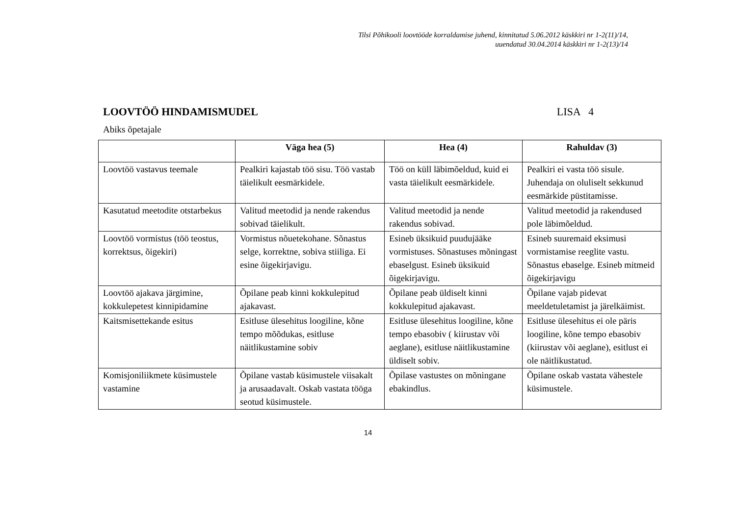Tilsi Põhikooli loovtööde korraldamise juhend, kinnitatud 5.06.2012 käskkiri nr 1-2(11)/14,
uuendatud 30.04.2014 käskkiri nr 1-2(13)/14
LOOVTÖÖ HINDAMISMUDEL LISA 4
Abiks õpetajale
| | Väga hea (5) | Hea (4) | Rahuldav (3) |
| --- | --- | --- | --- |
| Loovtöö vastavus teemale | Pealkiri kajastab töö sisu. Töö vastab täielikult eesmärkidele. | Töö on küll läbimõeldud, kuid ei vasta täielikult eesmärkidele. | Pealkiri ei vasta töö sisule. Juhendaja on oluliselt sekkunud eesmärkide püstitamisse. |
| Kasutatud meetodite otstarbekus | Valitud meetodid ja nende rakendus sobivad täielikult. | Valitud meetodid ja nende rakendus sobivad. | Valitud meetodid ja rakendused pole läbimõeldud. |
| Loovtöö vormistus (töö teostus, korrektsus, õigekiri) | Vormistus nõuetekohane. Sõnastus selge, korrektne, sobiva stiiliga. Ei esine õigekirjavigu. | Esineb üksikuid puudujääke vormistuses. Sõnastuses mõningast ebaselgust. Esineb üksikuid õigekirjavigu. | Esineb suuremaid eksimusi vormistamise reeglite vastu. Sõnastus ebaselge. Esineb mitmeid õigekirjavigu |
| Loovtöö ajakava järgimine, kokkulepetest kinnipidamine | Õpilane peab kinni kokkulepitud ajakavast. | Õpilane peab üldiselt kinni kokkulepitud ajakavast. | Õpilane vajab pidevat meeldetuletamist ja järelkäimist. |
| Kaitsmisettekande esitus | Esitluse ülesehitus loogiline, kõne tempo mõõdukas, esitluse näitlikustamine sobiv | Esitluse ülesehitus loogiline, kõne tempo ebasobiv ( kiirustav või aeglane), esitluse näitlikustamine üldiselt sobiv. | Esitluse ülesehitus ei ole päris loogiline, kõne tempo ebasobiv (kiirustav või aeglane), esitlust ei ole näitlikustatud. |
| Komisjoniliikmete küsimustele vastamine | Õpilane vastab küsimustele viisakalt ja arusaadavalt. Oskab vastata tööga seotud küsimustele. | Õpilase vastustes on mõningane ebakindlus. | Õpilane oskab vastata vähestele küsimustele. |
14